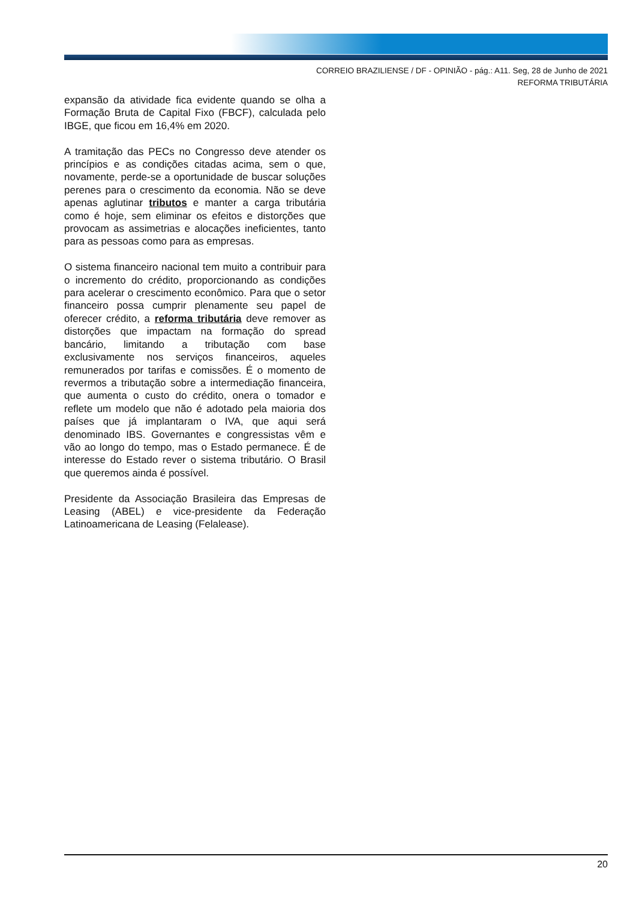CORREIO BRAZILIENSE / DF - OPINIÃO - pág.: A11. Seg, 28 de Junho de 2021
REFORMA TRIBUTÁRIA
expansão da atividade fica evidente quando se olha a Formação Bruta de Capital Fixo (FBCF), calculada pelo IBGE, que ficou em 16,4% em 2020.
A tramitação das PECs no Congresso deve atender os princípios e as condições citadas acima, sem o que, novamente, perde-se a oportunidade de buscar soluções perenes para o crescimento da economia. Não se deve apenas aglutinar tributos e manter a carga tributária como é hoje, sem eliminar os efeitos e distorções que provocam as assimetrias e alocações ineficientes, tanto para as pessoas como para as empresas.
O sistema financeiro nacional tem muito a contribuir para o incremento do crédito, proporcionando as condições para acelerar o crescimento econômico. Para que o setor financeiro possa cumprir plenamente seu papel de oferecer crédito, a reforma tributária deve remover as distorções que impactam na formação do spread bancário, limitando a tributação com base exclusivamente nos serviços financeiros, aqueles remunerados por tarifas e comissões. É o momento de revermos a tributação sobre a intermediação financeira, que aumenta o custo do crédito, onera o tomador e reflete um modelo que não é adotado pela maioria dos países que já implantaram o IVA, que aqui será denominado IBS. Governantes e congressistas vêm e vão ao longo do tempo, mas o Estado permanece. É de interesse do Estado rever o sistema tributário. O Brasil que queremos ainda é possível.
Presidente da Associação Brasileira das Empresas de Leasing (ABEL) e vice-presidente da Federação Latinoamericana de Leasing (Felalease).
20